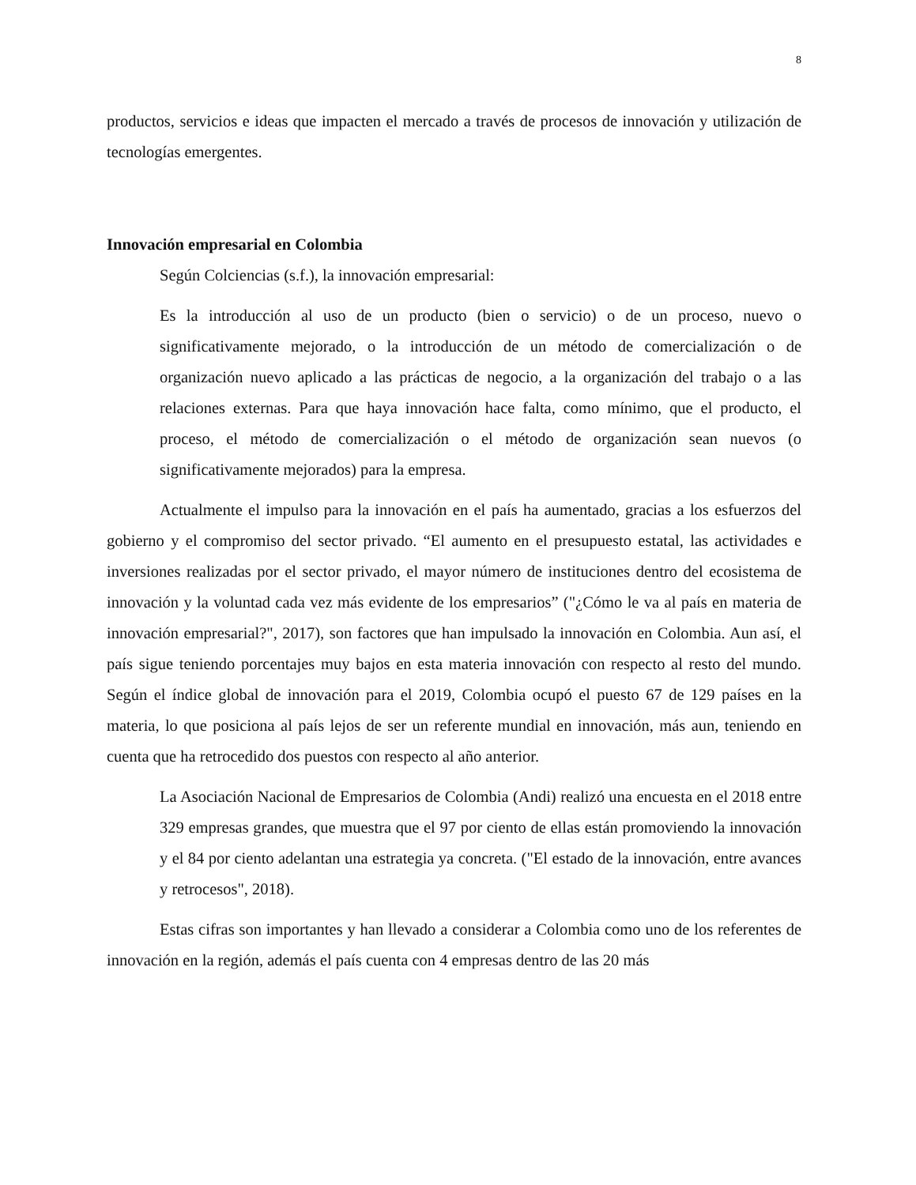8
productos, servicios e ideas que impacten el mercado a través de procesos de innovación y utilización de tecnologías emergentes.
Innovación empresarial en Colombia
Según Colciencias (s.f.), la innovación empresarial:
Es la introducción al uso de un producto (bien o servicio) o de un proceso, nuevo o significativamente mejorado, o la introducción de un método de comercialización o de organización nuevo aplicado a las prácticas de negocio, a la organización del trabajo o a las relaciones externas. Para que haya innovación hace falta, como mínimo, que el producto, el proceso, el método de comercialización o el método de organización sean nuevos (o significativamente mejorados) para la empresa.
Actualmente el impulso para la innovación en el país ha aumentado, gracias a los esfuerzos del gobierno y el compromiso del sector privado. “El aumento en el presupuesto estatal, las actividades e inversiones realizadas por el sector privado, el mayor número de instituciones dentro del ecosistema de innovación y la voluntad cada vez más evidente de los empresarios” ("¿Cómo le va al país en materia de innovación empresarial?", 2017), son factores que han impulsado la innovación en Colombia. Aun así, el país sigue teniendo porcentajes muy bajos en esta materia innovación con respecto al resto del mundo. Según el índice global de innovación para el 2019, Colombia ocupó el puesto 67 de 129 países en la materia, lo que posiciona al país lejos de ser un referente mundial en innovación, más aun, teniendo en cuenta que ha retrocedido dos puestos con respecto al año anterior.
La Asociación Nacional de Empresarios de Colombia (Andi) realizó una encuesta en el 2018 entre 329 empresas grandes, que muestra que el 97 por ciento de ellas están promoviendo la innovación y el 84 por ciento adelantan una estrategia ya concreta. ("El estado de la innovación, entre avances y retrocesos", 2018).
Estas cifras son importantes y han llevado a considerar a Colombia como uno de los referentes de innovación en la región, además el país cuenta con 4 empresas dentro de las 20 más